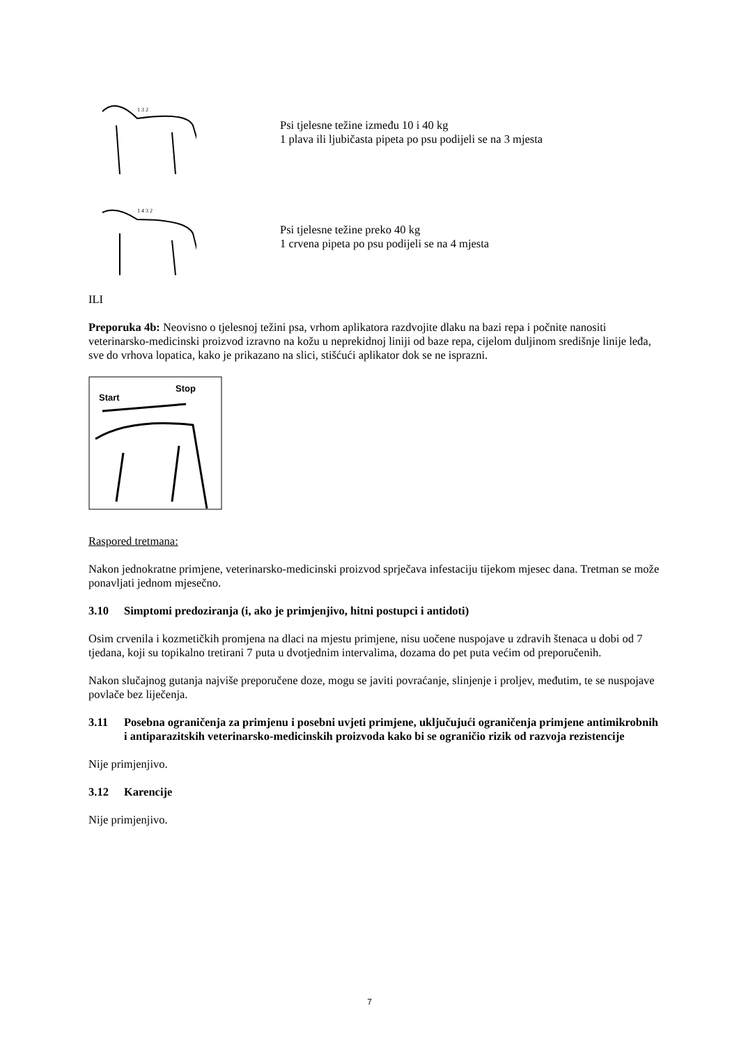1 3 2
Psi tjelesne težine između 10 i 40 kg
1 plava ili ljubičasta pipeta po psu podijeli se na 3 mjesta
1 4 3 2
Psi tjelesne težine preko 40 kg
1 crvena pipeta po psu podijeli se na 4 mjesta
ILI
Preporuka 4b: Neovisno o tjelesnoj težini psa, vrhom aplikatora razdvojite dlaku na bazi repa i počnite nanositi veterinarsko-medicinski proizvod izravno na kožu u neprekidnoj liniji od baze repa, cijelom duljinom središnje linije leđa, sve do vrhova lopatica, kako je prikazano na slici, stišćući aplikator dok se ne isprazni.
Start
Stop
Raspored tretmana:
Nakon jednokratne primjene, veterinarsko-medicinski proizvod sprječava infestaciju tijekom mjesec dana. Tretman se može ponavljati jednom mjesečno.
3.10 Simptomi predoziranja (i, ako je primjenjivo, hitni postupci i antidoti)
Osim crvenila i kozmetičkih promjena na dlaci na mjestu primjene, nisu uočene nuspojave u zdravih štenaca u dobi od 7 tjedana, koji su topikalno tretirani 7 puta u dvotjednim intervalima, dozama do pet puta većim od preporučenih.
Nakon slučajnog gutanja najviše preporučene doze, mogu se javiti povraćanje, slinjenje i proljev, međutim, te se nuspojave povlače bez liječenja.
3.11 Posebna ograničenja za primjenu i posebni uvjeti primjene, uključujući ograničenja primjene antimikrobnih i antiparazitskih veterinarsko-medicinskih proizvoda kako bi se ograničio rizik od razvoja rezistencije
Nije primjenjivo.
3.12 Karencije
Nije primjenjivo.
7